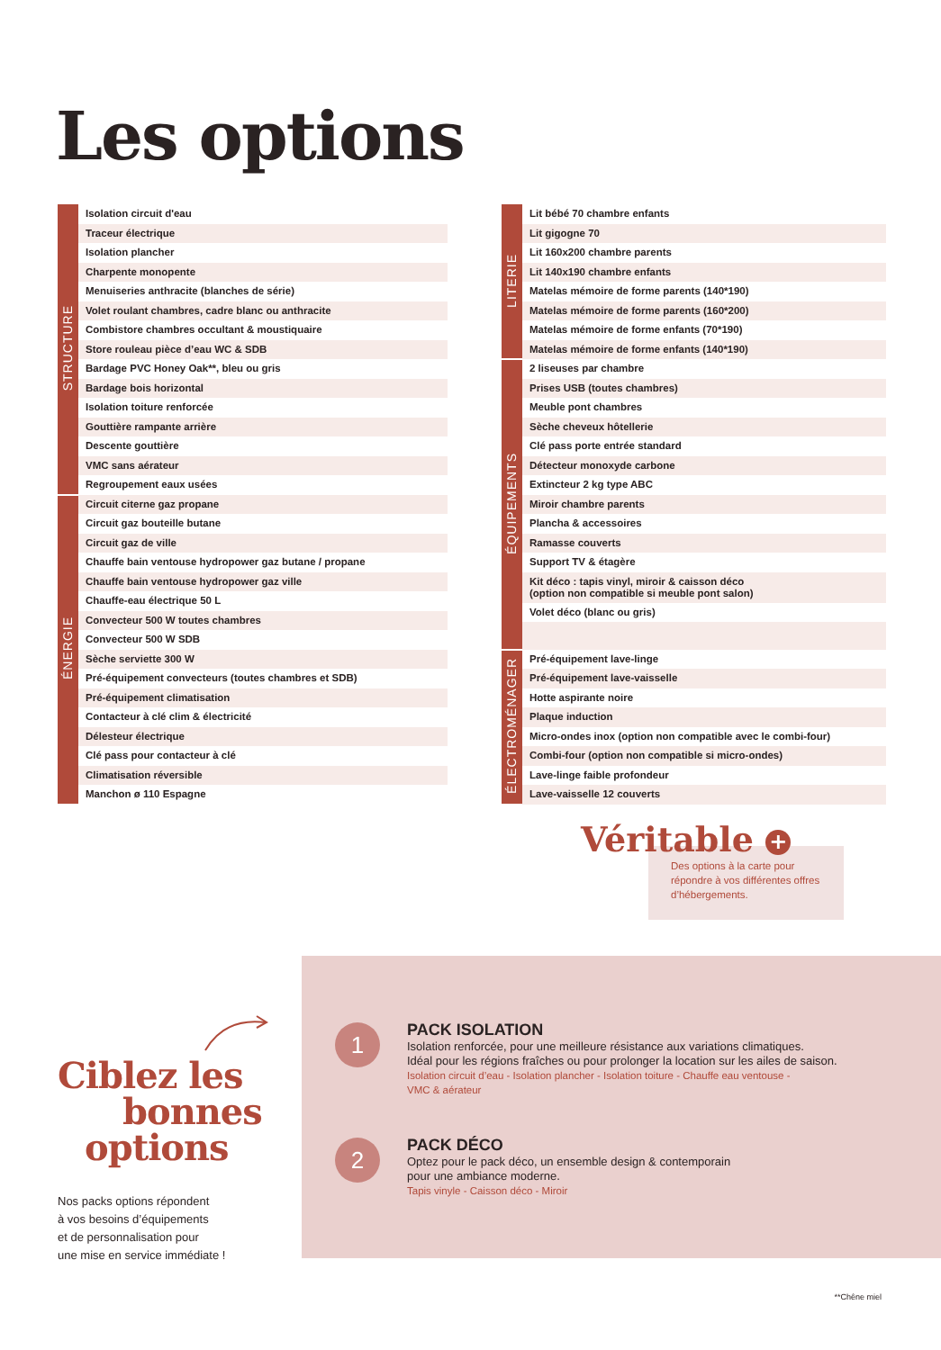Les options
| STRUCTURE | Isolation circuit d'eau |
| | Traceur électrique |
| | Isolation plancher |
| | Charpente monopente |
| | Menuiseries anthracite (blanches de série) |
| | Volet roulant chambres, cadre blanc ou anthracite |
| | Combistore chambres occultant & moustiquaire |
| | Store rouleau pièce d’eau WC & SDB |
| | Bardage PVC Honey Oak**, bleu ou gris |
| | Bardage bois horizontal |
| | Isolation toiture renforcée |
| | Gouttière rampante arrière |
| | Descente gouttière |
| | VMC sans aérateur |
| | Regroupement eaux usées |
| ÉNERGIE | Circuit citerne gaz propane |
| | Circuit gaz bouteille butane |
| | Circuit gaz de ville |
| | Chauffe bain ventouse hydropower gaz butane / propane |
| | Chauffe bain ventouse hydropower gaz ville |
| | Chauffe-eau électrique 50 L |
| | Convecteur 500 W toutes chambres |
| | Convecteur 500 W SDB |
| | Sèche serviette 300 W |
| | Pré-équipement convecteurs (toutes chambres et SDB) |
| | Pré-équipement climatisation |
| | Contacteur à clé clim & électricité |
| | Délesteur électrique |
| | Clé pass pour contacteur à clé |
| | Climatisation réversible |
| | Manchon ø 110 Espagne |
| LITERIE | Lit bébé 70 chambre enfants |
| | Lit gigogne 70 |
| | Lit 160x200 chambre parents |
| | Lit 140x190 chambre enfants |
| | Matelas mémoire de forme parents (140*190) |
| | Matelas mémoire de forme parents (160*200) |
| | Matelas mémoire de forme enfants (70*190) |
| | Matelas mémoire de forme enfants (140*190) |
| ÉQUIPEMENTS | 2 liseuses par chambre |
| | Prises USB (toutes chambres) |
| | Meuble pont chambres |
| | Sèche cheveux hôtellerie |
| | Clé pass porte entrée standard |
| | Détecteur monoxyde carbone |
| | Extincteur 2 kg type ABC |
| | Miroir chambre parents |
| | Plancha & accessoires |
| | Ramasse couverts |
| | Support TV & étagère |
| | Kit déco : tapis vinyl, miroir & caisson déco (option non compatible si meuble pont salon) |
| | Volet déco (blanc ou gris) |
| ÉLECTROMÉNAGER | Pré-équipement lave-linge |
| | Pré-équipement lave-vaisselle |
| | Hotte aspirante noire |
| | Plaque induction |
| | Micro-ondes inox (option non compatible avec le combi-four) |
| | Combi-four (option non compatible si micro-ondes) |
| | Lave-linge faible profondeur |
| | Lave-vaisselle 12 couverts |
Véritable +
Des options à la carte pour répondre à vos différentes offres d’hébergements.
Ciblez les
bonnes
options
Nos packs options répondent
à vos besoins d’équipements
et de personnalisation pour
une mise en service immédiate !
1
PACK ISOLATION
Isolation renforcée, pour une meilleure résistance aux variations climatiques.
Idéal pour les régions fraîches ou pour prolonger la location sur les ailes de saison.
Isolation circuit d’eau - Isolation plancher - Isolation toiture - Chauffe eau ventouse -
VMC & aérateur
2
PACK DÉCO
Optez pour le pack déco, un ensemble design & contemporain
pour une ambiance moderne.
Tapis vinyle - Caisson déco - Miroir
**Chêne miel